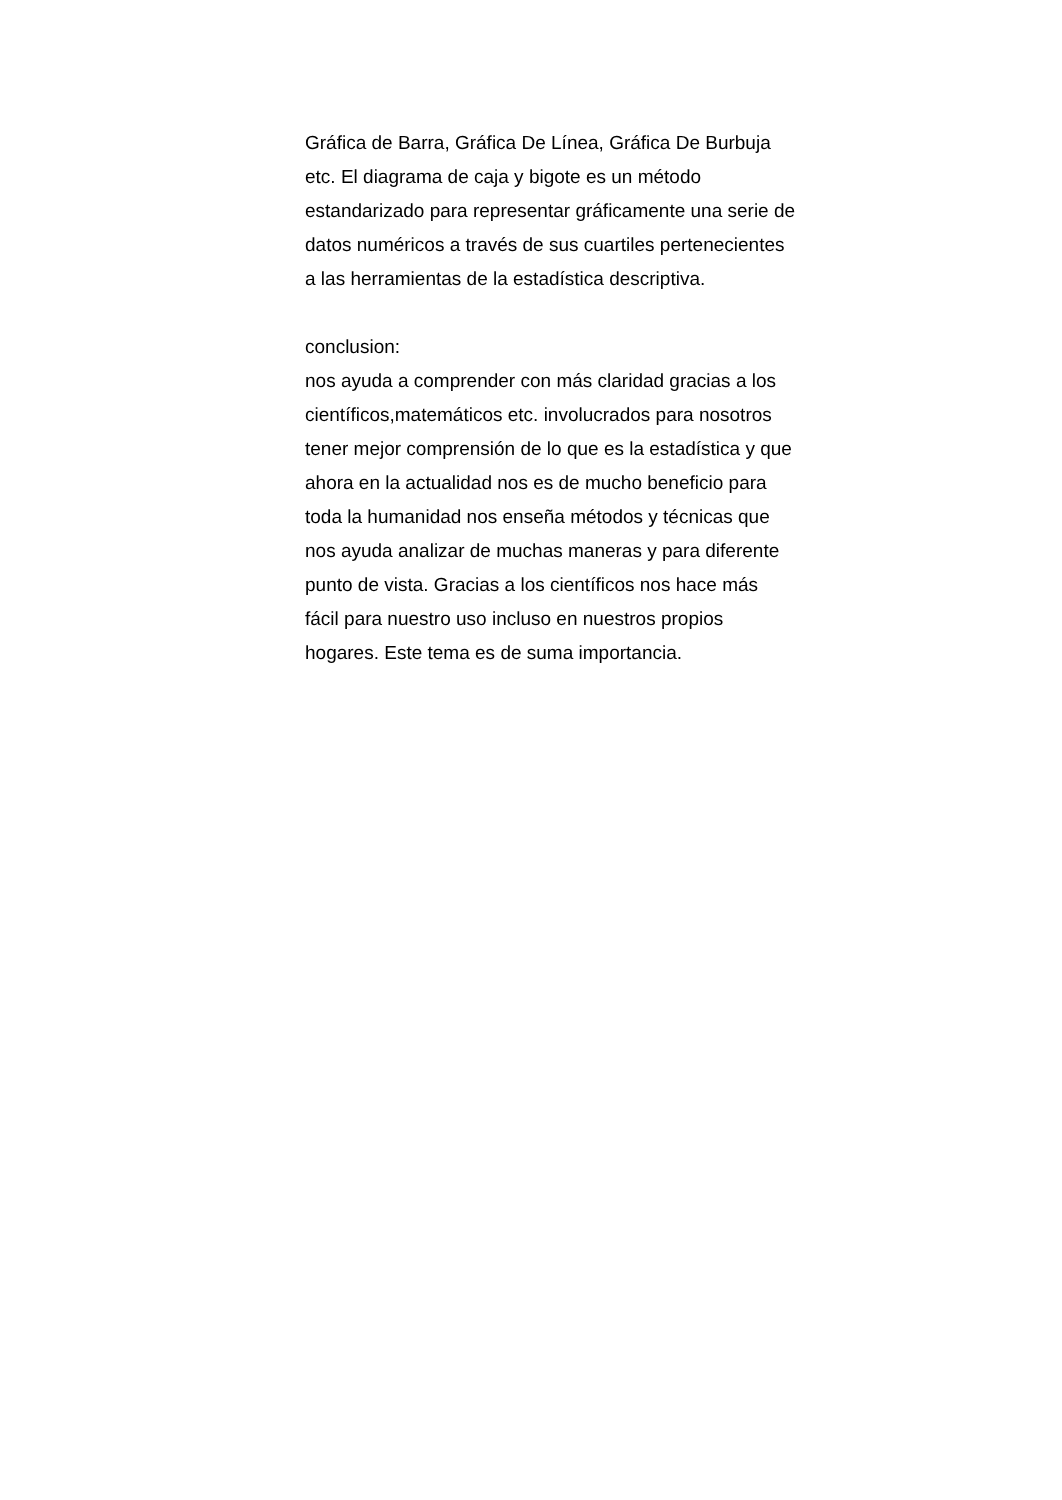Gráfica de Barra, Gráfica De Línea, Gráfica De Burbuja
etc. El diagrama de caja y bigote es un método
estandarizado para representar gráficamente una serie de
datos numéricos a través de sus cuartiles pertenecientes
a las herramientas de la estadística descriptiva.
conclusion:
nos ayuda a comprender con más claridad gracias a los
científicos,matemáticos etc. involucrados para nosotros
tener mejor comprensión de lo que es la estadística y que
ahora en la actualidad nos es de mucho beneficio para
toda la humanidad nos enseña métodos y técnicas que
nos ayuda analizar de muchas maneras y para diferente
punto de vista. Gracias a los científicos nos hace más
fácil para nuestro uso incluso en nuestros propios
hogares. Este tema es de suma importancia.